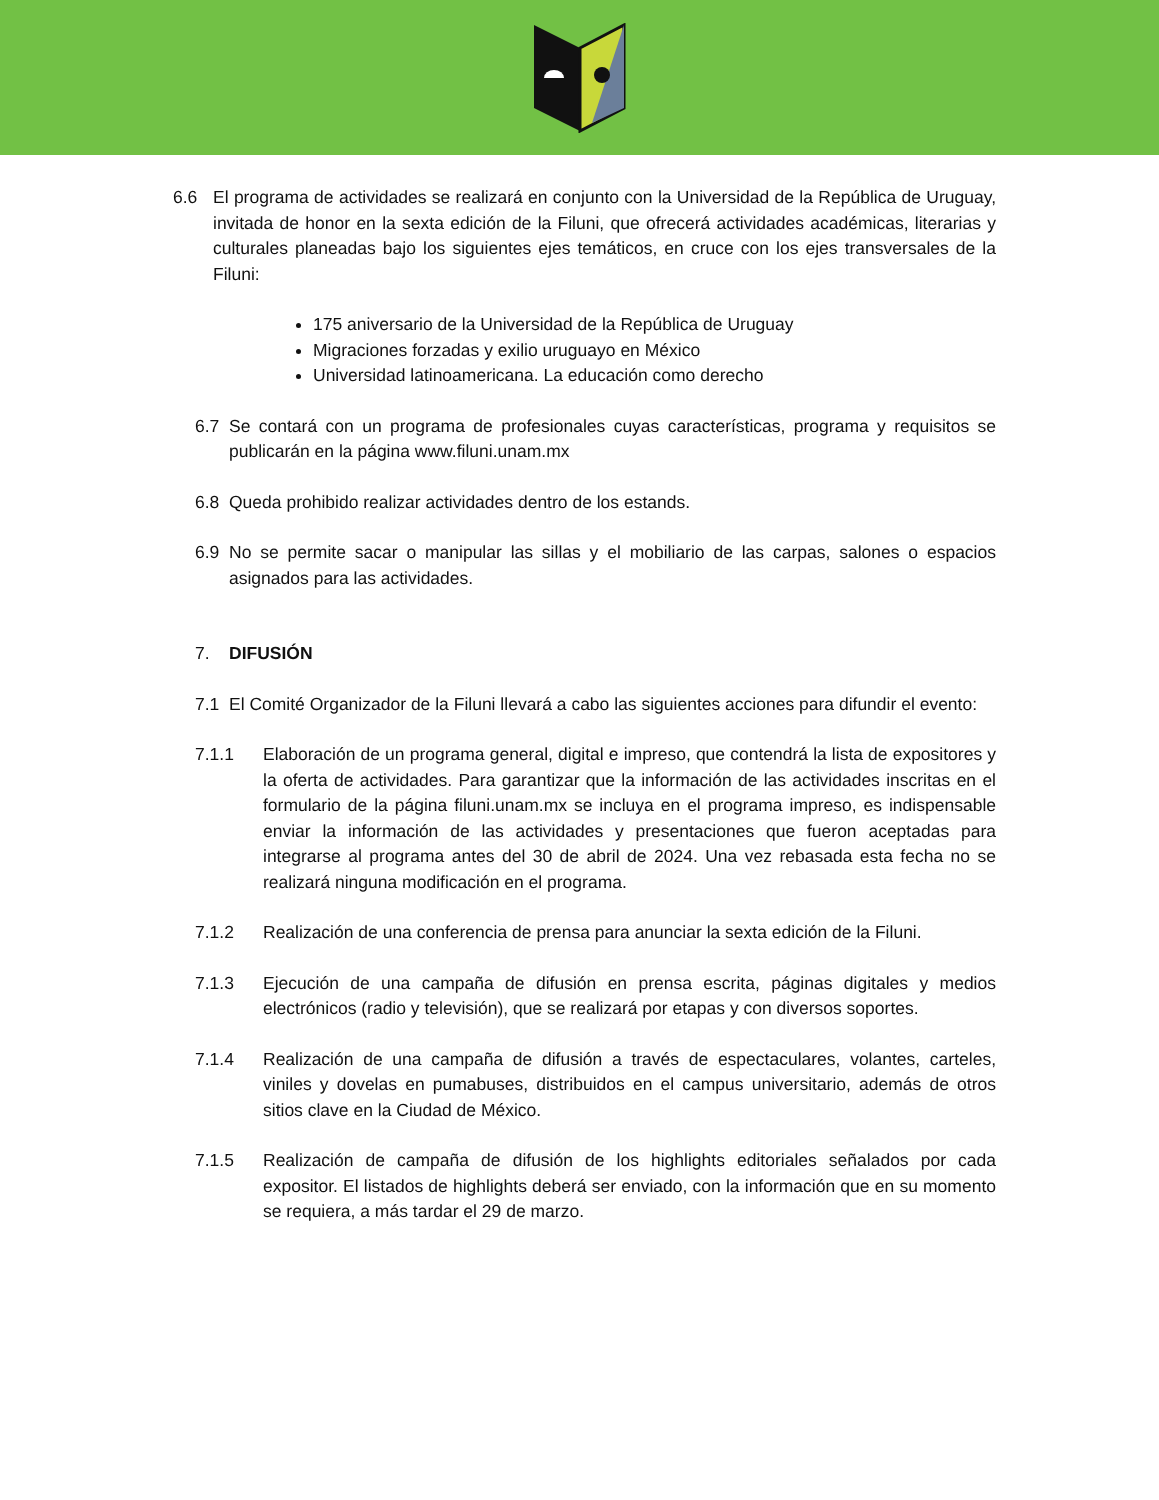6.6 El programa de actividades se realizará en conjunto con la Universidad de la República de Uruguay, invitada de honor en la sexta edición de la Filuni, que ofrecerá actividades académicas, literarias y culturales planeadas bajo los siguientes ejes temáticos, en cruce con los ejes transversales de la Filuni:
175 aniversario de la Universidad de la República de Uruguay
Migraciones forzadas y exilio uruguayo en México
Universidad latinoamericana. La educación como derecho
6.7 Se contará con un programa de profesionales cuyas características, programa y requisitos se publicarán en la página www.filuni.unam.mx
6.8 Queda prohibido realizar actividades dentro de los estands.
6.9 No se permite sacar o manipular las sillas y el mobiliario de las carpas, salones o espacios asignados para las actividades.
7. DIFUSIÓN
7.1 El Comité Organizador de la Filuni llevará a cabo las siguientes acciones para difundir el evento:
7.1.1 Elaboración de un programa general, digital e impreso, que contendrá la lista de expositores y la oferta de actividades. Para garantizar que la información de las actividades inscritas en el formulario de la página filuni.unam.mx se incluya en el programa impreso, es indispensable enviar la información de las actividades y presentaciones que fueron aceptadas para integrarse al programa antes del 30 de abril de 2024. Una vez rebasada esta fecha no se realizará ninguna modificación en el programa.
7.1.2 Realización de una conferencia de prensa para anunciar la sexta edición de la Filuni.
7.1.3 Ejecución de una campaña de difusión en prensa escrita, páginas digitales y medios electrónicos (radio y televisión), que se realizará por etapas y con diversos soportes.
7.1.4 Realización de una campaña de difusión a través de espectaculares, volantes, carteles, viniles y dovelas en pumabuses, distribuidos en el campus universitario, además de otros sitios clave en la Ciudad de México.
7.1.5 Realización de campaña de difusión de los highlights editoriales señalados por cada expositor. El listados de highlights deberá ser enviado, con la información que en su momento se requiera, a más tardar el 29 de marzo.